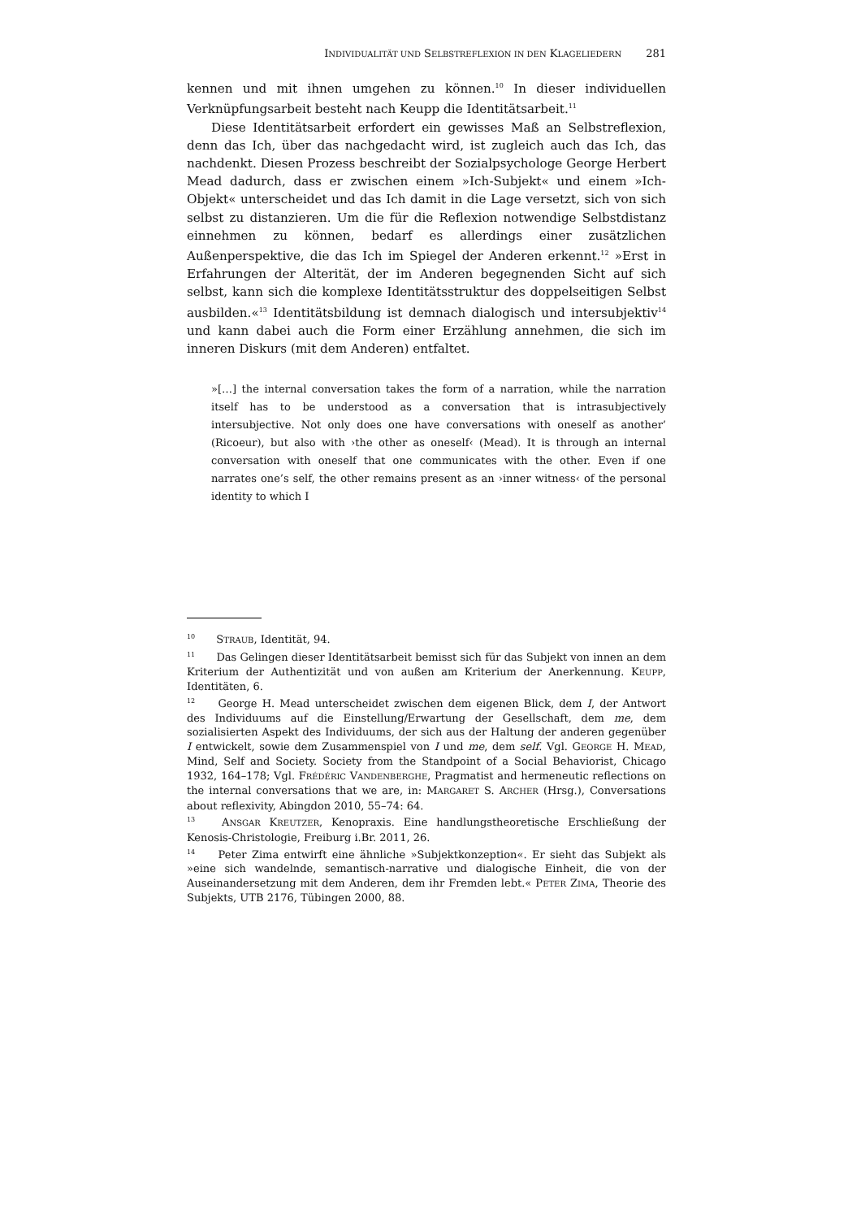I NDIVIDUALITÄT UND S ELBSTREFLEXION IN DEN K LAGELIEDERN 281
kennen und mit ihnen umgehen zu können.<sup>10</sup> In dieser individuellen Verknüpfungsarbeit besteht nach Keupp die Identitätsarbeit.<sup>11</sup>
Diese Identitätsarbeit erfordert ein gewisses Maß an Selbstreflexion, denn das Ich, über das nachgedacht wird, ist zugleich auch das Ich, das nachdenkt. Diesen Prozess beschreibt der Sozialpsychologe George Herbert Mead dadurch, dass er zwischen einem »Ich-Subjekt« und einem »Ich-Objekt« unterscheidet und das Ich damit in die Lage versetzt, sich von sich selbst zu distanzieren. Um die für die Reflexion notwendige Selbstdistanz einnehmen zu können, bedarf es allerdings einer zusätzlichen Außenperspektive, die das Ich im Spiegel der Anderen erkennt.<sup>12</sup> »Erst in Erfahrungen der Alterität, der im Anderen begegnenden Sicht auf sich selbst, kann sich die komplexe Identitätsstruktur des doppelseitigen Selbst ausbilden.«<sup>13</sup> Identitätsbildung ist demnach dialogisch und intersubjektiv<sup>14</sup> und kann dabei auch die Form einer Erzählung annehmen, die sich im inneren Diskurs (mit dem Anderen) entfaltet.
»[…] the internal conversation takes the form of a narration, while the narration itself has to be understood as a conversation that is intrasubjectively intersubjective. Not only does one have conversations with oneself as another’ (Ricoeur), but also with ›the other as oneself‹ (Mead). It is through an internal conversation with oneself that one communicates with the other. Even if one narrates one’s self, the other remains present as an ›inner witness‹ of the personal identity to which I
<sup>10</sup> STRAUB, Identität, 94.
<sup>11</sup> Das Gelingen dieser Identitätsarbeit bemisst sich für das Subjekt von innen an dem Kriterium der Authentizität und von außen am Kriterium der Anerkennung. KEUPP, Identitäten, 6.
<sup>12</sup> George H. Mead unterscheidet zwischen dem eigenen Blick, dem I, der Antwort des Individuums auf die Einstellung/Erwartung der Gesellschaft, dem me, dem sozialisierten Aspekt des Individuums, der sich aus der Haltung der anderen gegenüber I entwickelt, sowie dem Zusammenspiel von I und me, dem self. Vgl. GEORGE H. MEAD, Mind, Self and Society. Society from the Standpoint of a Social Behaviorist, Chicago 1932, 164–178; Vgl. FRÉDÉRIC VANDENBERGHE, Pragmatist and hermeneutic reflections on the internal conversations that we are, in: MARGARET S. ARCHER (Hrsg.), Conversations about reflexivity, Abingdon 2010, 55–74: 64.
<sup>13</sup> ANSGAR KREUTZER, Kenopraxis. Eine handlungstheoretische Erschließung der Kenosis-Christologie, Freiburg i.Br. 2011, 26.
<sup>14</sup> Peter Zima entwirft eine ähnliche »Subjektkonzeption«. Er sieht das Subjekt als »eine sich wandelnde, semantisch-narrative und dialogische Einheit, die von der Auseinandersetzung mit dem Anderen, dem ihr Fremden lebt.« PETER ZIMA, Theorie des Subjekts, UTB 2176, Tübingen 2000, 88.